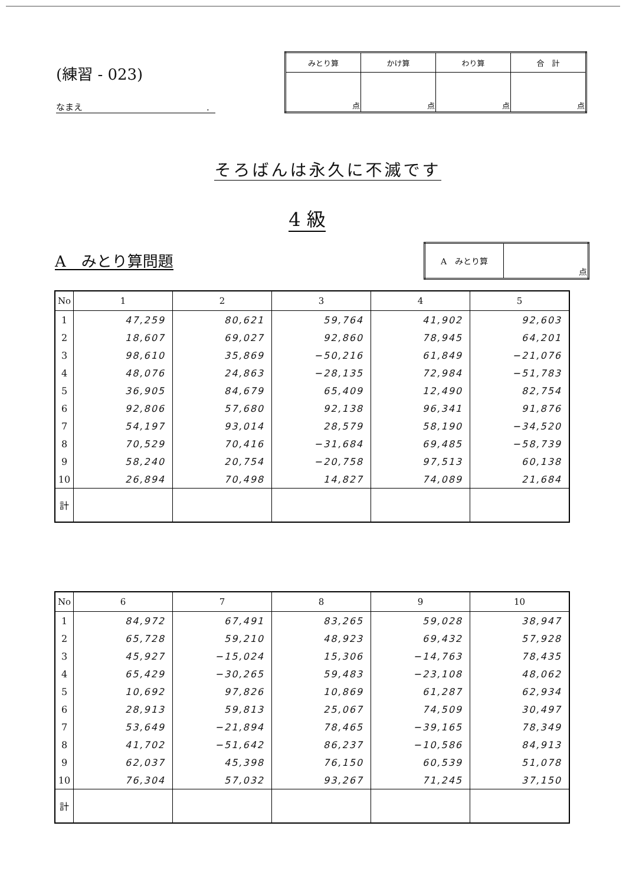(練習 - 023)
なまえ.
| みとり算 | かけ算 | わり算 | 合 計 |
| --- | --- | --- | --- |
| 点 | 点 | 点 | 点 |
そろばんは永久に不滅です
4 級
A　みとり算問題
| A みとり算 | 点 |
| No | 1 | 2 | 3 | 4 | 5 |
| --- | --- | --- | --- | --- | --- |
| 1 | 47,259 | 80,621 | 59,764 | 41,902 | 92,603 |
| 2 | 18,607 | 69,027 | 92,860 | 78,945 | 64,201 |
| 3 | 98,610 | 35,869 | −50,216 | 61,849 | −21,076 |
| 4 | 48,076 | 24,863 | −28,135 | 72,984 | −51,783 |
| 5 | 36,905 | 84,679 | 65,409 | 12,490 | 82,754 |
| 6 | 92,806 | 57,680 | 92,138 | 96,341 | 91,876 |
| 7 | 54,197 | 93,014 | 28,579 | 58,190 | −34,520 |
| 8 | 70,529 | 70,416 | −31,684 | 69,485 | −58,739 |
| 9 | 58,240 | 20,754 | −20,758 | 97,513 | 60,138 |
| 10 | 26,894 | 70,498 | 14,827 | 74,089 | 21,684 |
| 計 | | | | | |
| No | 6 | 7 | 8 | 9 | 10 |
| --- | --- | --- | --- | --- | --- |
| 1 | 84,972 | 67,491 | 83,265 | 59,028 | 38,947 |
| 2 | 65,728 | 59,210 | 48,923 | 69,432 | 57,928 |
| 3 | 45,927 | −15,024 | 15,306 | −14,763 | 78,435 |
| 4 | 65,429 | −30,265 | 59,483 | −23,108 | 48,062 |
| 5 | 10,692 | 97,826 | 10,869 | 61,287 | 62,934 |
| 6 | 28,913 | 59,813 | 25,067 | 74,509 | 30,497 |
| 7 | 53,649 | −21,894 | 78,465 | −39,165 | 78,349 |
| 8 | 41,702 | −51,642 | 86,237 | −10,586 | 84,913 |
| 9 | 62,037 | 45,398 | 76,150 | 60,539 | 51,078 |
| 10 | 76,304 | 57,032 | 93,267 | 71,245 | 37,150 |
| 計 | | | | | |